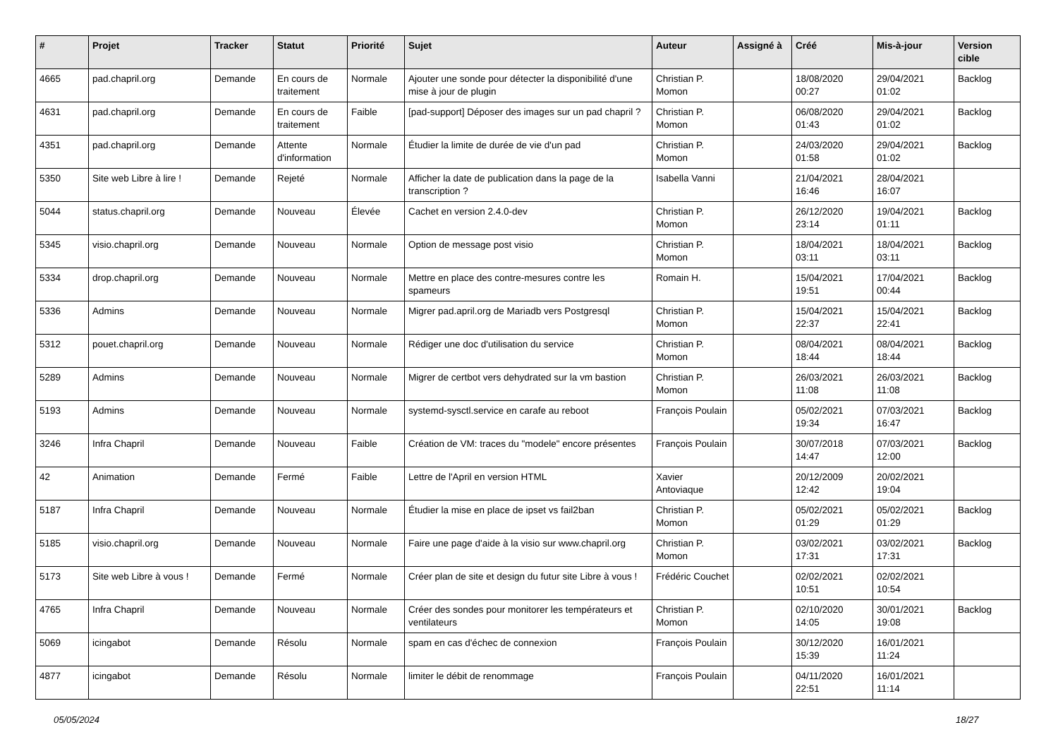| # | Projet | Tracker | Statut | Priorité | Sujet | Auteur | Assigné à | Créé | Mis-à-jour | Version cible |
| --- | --- | --- | --- | --- | --- | --- | --- | --- | --- | --- |
| 4665 | pad.chapril.org | Demande | En cours de traitement | Normale | Ajouter une sonde pour détecter la disponibilité d'une mise à jour de plugin | Christian P. Momon | | 18/08/2020 00:27 | 29/04/2021 01:02 | Backlog |
| 4631 | pad.chapril.org | Demande | En cours de traitement | Faible | [pad-support] Déposer des images sur un pad chapril ? | Christian P. Momon | | 06/08/2020 01:43 | 29/04/2021 01:02 | Backlog |
| 4351 | pad.chapril.org | Demande | Attente d'information | Normale | Étudier la limite de durée de vie d'un pad | Christian P. Momon | | 24/03/2020 01:58 | 29/04/2021 01:02 | Backlog |
| 5350 | Site web Libre à lire ! | Demande | Rejeté | Normale | Afficher la date de publication dans la page de la transcription ? | Isabella Vanni | | 21/04/2021 16:46 | 28/04/2021 16:07 | |
| 5044 | status.chapril.org | Demande | Nouveau | Élevée | Cachet en version 2.4.0-dev | Christian P. Momon | | 26/12/2020 23:14 | 19/04/2021 01:11 | Backlog |
| 5345 | visio.chapril.org | Demande | Nouveau | Normale | Option de message post visio | Christian P. Momon | | 18/04/2021 03:11 | 18/04/2021 03:11 | Backlog |
| 5334 | drop.chapril.org | Demande | Nouveau | Normale | Mettre en place des contre-mesures contre les spameurs | Romain H. | | 15/04/2021 19:51 | 17/04/2021 00:44 | Backlog |
| 5336 | Admins | Demande | Nouveau | Normale | Migrer pad.april.org de Mariadb vers Postgresql | Christian P. Momon | | 15/04/2021 22:37 | 15/04/2021 22:41 | Backlog |
| 5312 | pouet.chapril.org | Demande | Nouveau | Normale | Rédiger une doc d'utilisation du service | Christian P. Momon | | 08/04/2021 18:44 | 08/04/2021 18:44 | Backlog |
| 5289 | Admins | Demande | Nouveau | Normale | Migrer de certbot vers dehydrated sur la vm bastion | Christian P. Momon | | 26/03/2021 11:08 | 26/03/2021 11:08 | Backlog |
| 5193 | Admins | Demande | Nouveau | Normale | systemd-sysctl.service en carafe au reboot | François Poulain | | 05/02/2021 19:34 | 07/03/2021 16:47 | Backlog |
| 3246 | Infra Chapril | Demande | Nouveau | Faible | Création de VM: traces du "modele" encore présentes | François Poulain | | 30/07/2018 14:47 | 07/03/2021 12:00 | Backlog |
| 42 | Animation | Demande | Fermé | Faible | Lettre de l'April en version HTML | Xavier Antoviaque | | 20/12/2009 12:42 | 20/02/2021 19:04 | |
| 5187 | Infra Chapril | Demande | Nouveau | Normale | Étudier la mise en place de ipset vs fail2ban | Christian P. Momon | | 05/02/2021 01:29 | 05/02/2021 01:29 | Backlog |
| 5185 | visio.chapril.org | Demande | Nouveau | Normale | Faire une page d'aide à la visio sur www.chapril.org | Christian P. Momon | | 03/02/2021 17:31 | 03/02/2021 17:31 | Backlog |
| 5173 | Site web Libre à vous ! | Demande | Fermé | Normale | Créer plan de site et design du futur site Libre à vous ! | Frédéric Couchet | | 02/02/2021 10:51 | 02/02/2021 10:54 | |
| 4765 | Infra Chapril | Demande | Nouveau | Normale | Créer des sondes pour monitorer les températeurs et ventilateurs | Christian P. Momon | | 02/10/2020 14:05 | 30/01/2021 19:08 | Backlog |
| 5069 | icingabot | Demande | Résolu | Normale | spam en cas d'échec de connexion | François Poulain | | 30/12/2020 15:39 | 16/01/2021 11:24 | |
| 4877 | icingabot | Demande | Résolu | Normale | limiter le débit de renommage | François Poulain | | 04/11/2020 22:51 | 16/01/2021 11:14 | |
05/05/2024 18/27